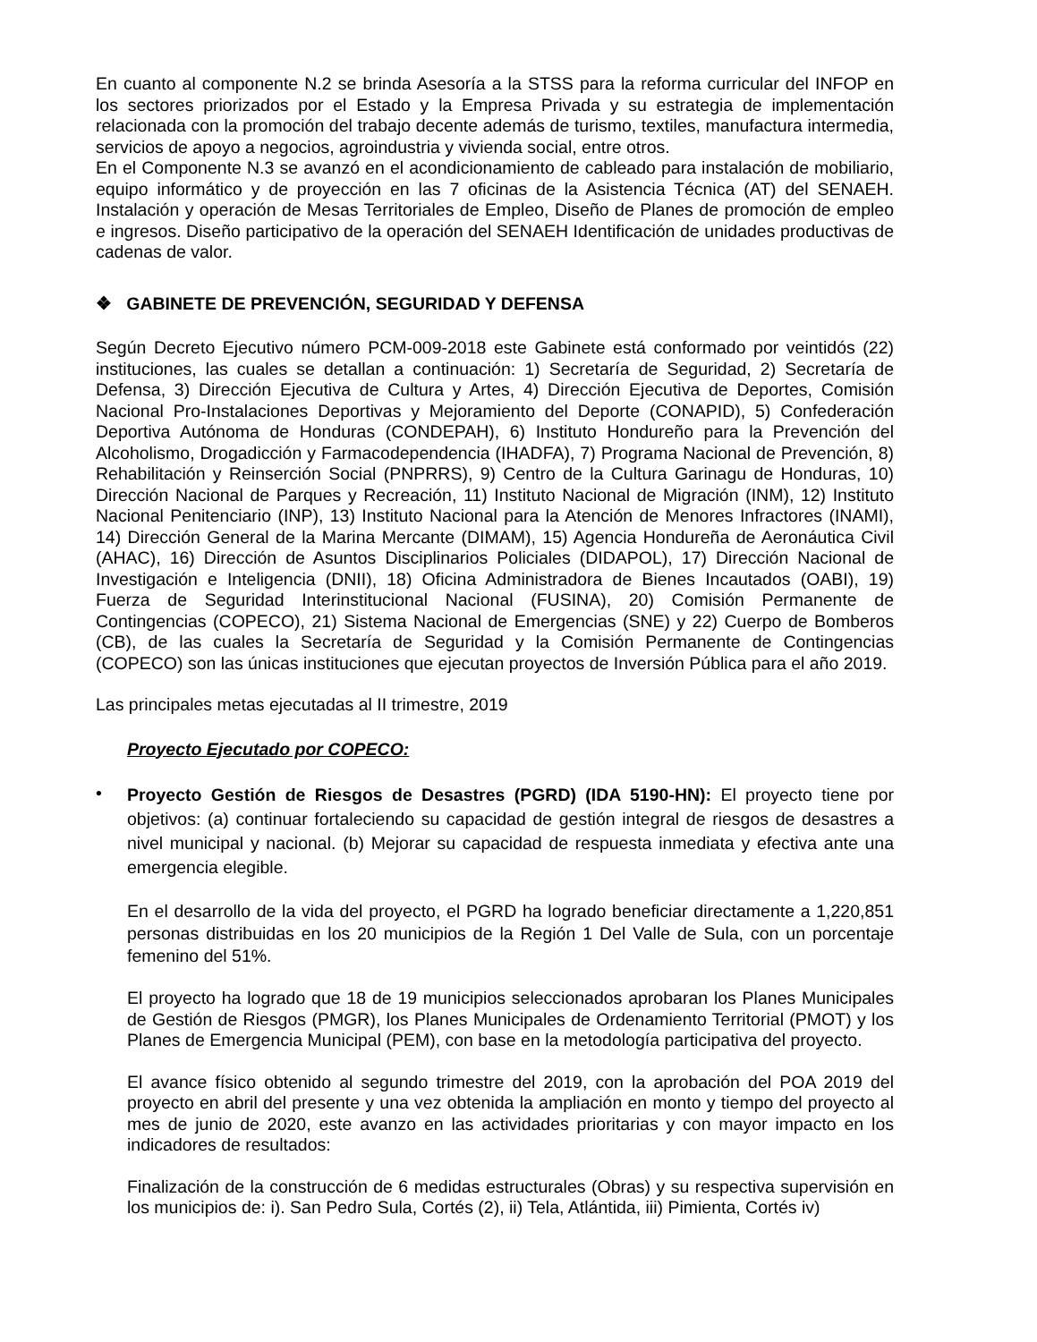En cuanto al componente N.2 se brinda Asesoría a la STSS para la reforma curricular del INFOP en los sectores priorizados por el Estado y la Empresa Privada y su estrategia de implementación relacionada con la promoción del trabajo decente además de turismo, textiles, manufactura intermedia, servicios de apoyo a negocios, agroindustria y vivienda social, entre otros.
En el Componente N.3 se avanzó en el acondicionamiento de cableado para instalación de mobiliario, equipo informático y de proyección en las 7 oficinas de la Asistencia Técnica (AT) del SENAEH. Instalación y operación de Mesas Territoriales de Empleo, Diseño de Planes de promoción de empleo e ingresos. Diseño participativo de la operación del SENAEH Identificación de unidades productivas de cadenas de valor.
❖ GABINETE DE PREVENCIÓN, SEGURIDAD Y DEFENSA
Según Decreto Ejecutivo número PCM-009-2018 este Gabinete está conformado por veintidós (22) instituciones, las cuales se detallan a continuación: 1) Secretaría de Seguridad, 2) Secretaría de Defensa, 3) Dirección Ejecutiva de Cultura y Artes, 4) Dirección Ejecutiva de Deportes, Comisión Nacional Pro-Instalaciones Deportivas y Mejoramiento del Deporte (CONAPID), 5) Confederación Deportiva Autónoma de Honduras (CONDEPAH), 6) Instituto Hondureño para la Prevención del Alcoholismo, Drogadicción y Farmacodependencia (IHADFA), 7) Programa Nacional de Prevención, 8) Rehabilitación y Reinserción Social (PNPRRS), 9) Centro de la Cultura Garinagu de Honduras, 10) Dirección Nacional de Parques y Recreación, 11) Instituto Nacional de Migración (INM), 12) Instituto Nacional Penitenciario (INP), 13) Instituto Nacional para la Atención de Menores Infractores (INAMI), 14) Dirección General de la Marina Mercante (DIMAM), 15) Agencia Hondureña de Aeronáutica Civil (AHAC), 16) Dirección de Asuntos Disciplinarios Policiales (DIDAPOL), 17) Dirección Nacional de Investigación e Inteligencia (DNII), 18) Oficina Administradora de Bienes Incautados (OABI), 19) Fuerza de Seguridad Interinstitucional Nacional (FUSINA), 20) Comisión Permanente de Contingencias (COPECO), 21) Sistema Nacional de Emergencias (SNE) y 22) Cuerpo de Bomberos (CB), de las cuales la Secretaría de Seguridad y la Comisión Permanente de Contingencias (COPECO) son las únicas instituciones que ejecutan proyectos de Inversión Pública para el año 2019.
Las principales metas ejecutadas al II trimestre, 2019
Proyecto Ejecutado por COPECO:
•
Proyecto Gestión de Riesgos de Desastres (PGRD) (IDA 5190-HN): El proyecto tiene por objetivos: (a) continuar fortaleciendo su capacidad de gestión integral de riesgos de desastres a nivel municipal y nacional. (b) Mejorar su capacidad de respuesta inmediata y efectiva ante una emergencia elegible.
En el desarrollo de la vida del proyecto, el PGRD ha logrado beneficiar directamente a 1,220,851 personas distribuidas en los 20 municipios de la Región 1 Del Valle de Sula, con un porcentaje femenino del 51%.
El proyecto ha logrado que 18 de 19 municipios seleccionados aprobaran los Planes Municipales de Gestión de Riesgos (PMGR), los Planes Municipales de Ordenamiento Territorial (PMOT) y los Planes de Emergencia Municipal (PEM), con base en la metodología participativa del proyecto.
El avance físico obtenido al segundo trimestre del 2019, con la aprobación del POA 2019 del proyecto en abril del presente y una vez obtenida la ampliación en monto y tiempo del proyecto al mes de junio de 2020, este avanzo en las actividades prioritarias y con mayor impacto en los indicadores de resultados:
Finalización de la construcción de 6 medidas estructurales (Obras) y su respectiva supervisión en los municipios de: i). San Pedro Sula, Cortés (2), ii) Tela, Atlántida, iii) Pimienta, Cortés iv)